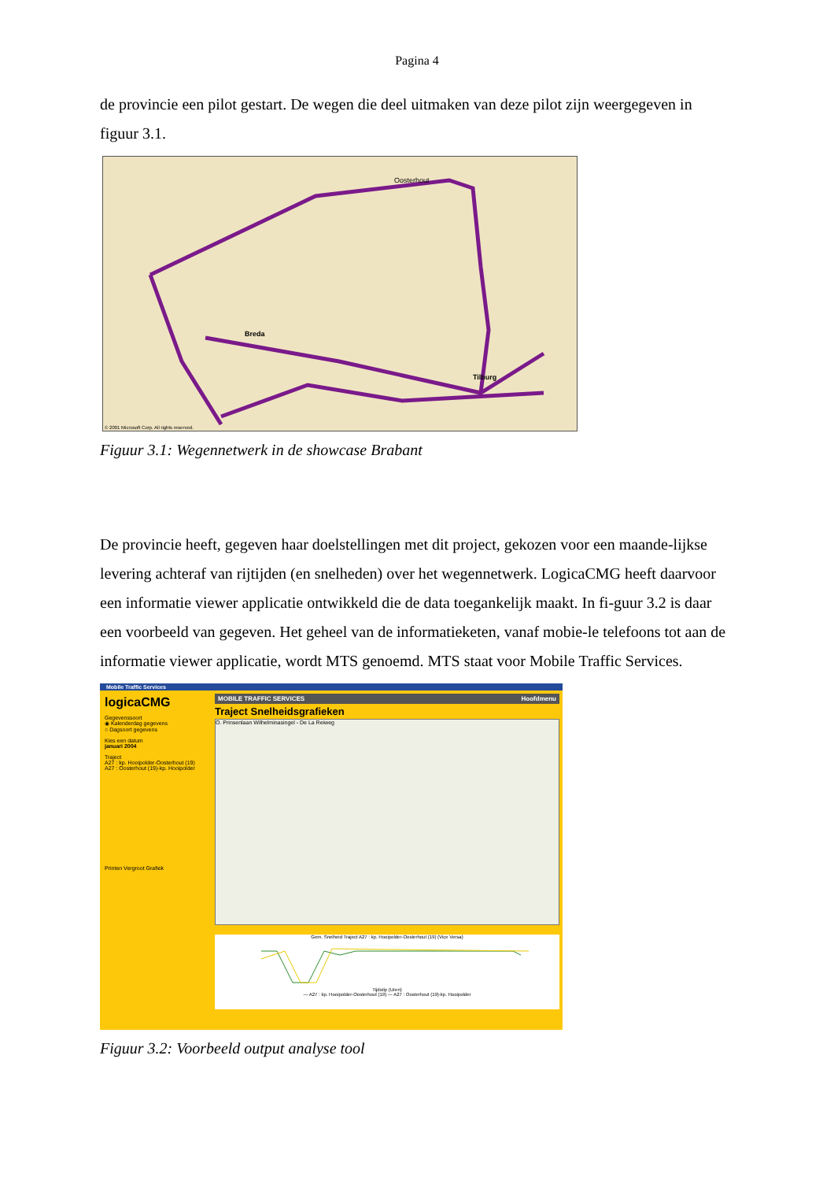Pagina 4
de provincie een pilot gestart. De wegen die deel uitmaken van deze pilot zijn weergegeven in figuur 3.1.
Breda
Oosterhout
Tilburg
© 2001 Microsoft Corp. All rights reserved.
Figuur 3.1: Wegennetwerk in de showcase Brabant
De provincie heeft, gegeven haar doelstellingen met dit project, gekozen voor een maande-lijkse levering achteraf van rijtijden (en snelheden) over het wegennetwerk. LogicaCMG heeft daarvoor een informatie viewer applicatie ontwikkeld die de data toegankelijk maakt. In fi-guur 3.2 is daar een voorbeeld van gegeven. Het geheel van de informatieketen, vanaf mobie-le telefoons tot aan de informatie viewer applicatie, wordt MTS genoemd. MTS staat voor Mobile Traffic Services.
Mobile Traffic Services
logicaCMG
Gegevenssoort
◉ Kalenderdag gegevens
○ Dagsoort gegevens
Kies een datum
januari 2004
Traject
A27 : kp. Hooipolder-Oosterhout (19)
A27 : Oosterhout (19)-kp. Hooipolder
Printen Vergroot Grafiek
MOBILE TRAFFIC SERVICES Hoofdmenu
Traject Snelheidsgrafieken
O. Prinsenlaan Wilhelminasingel - De La Reiweg
Gem. Snelheid Traject A27 : kp. Hooipolder-Oosterhout (19) (Vice Versa)
Tijdstip (Uren)
— A27 : kp. Hooipolder-Oosterhout (19) — A27 : Oosterhout (19)-kp. Hooipolder
Figuur 3.2: Voorbeeld output analyse tool